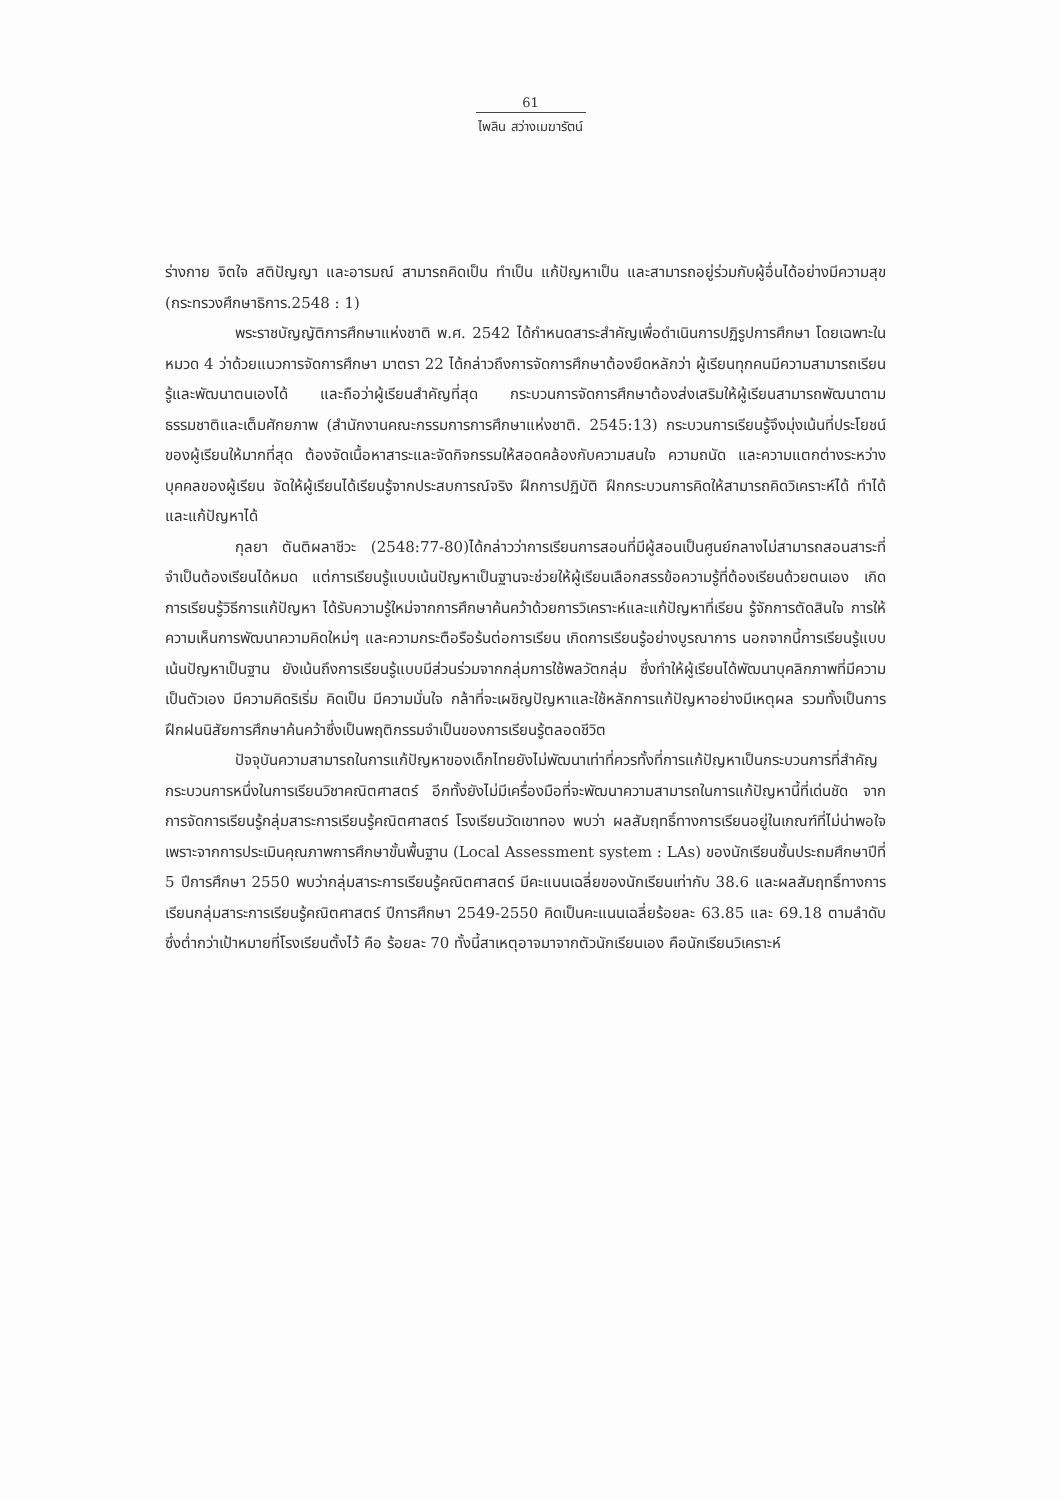61
ไพลิน สว่างเมฆารัตน์
ร่างกาย จิตใจ สติปัญญา และอารมณ์ สามารถคิดเป็น ทำเป็น แก้ปัญหาเป็น และสามารถอยู่ร่วมกับผู้อื่นได้อย่างมีความสุข (กระทรวงศึกษาธิการ.2548 : 1)
พระราชบัญญัติการศึกษาแห่งชาติ พ.ศ. 2542 ได้กำหนดสาระสำคัญเพื่อดำเนินการปฏิรูปการศึกษา โดยเฉพาะในหมวด 4 ว่าด้วยแนวการจัดการศึกษา มาตรา 22 ได้กล่าวถึงการจัดการศึกษาต้องยึดหลักว่า ผู้เรียนทุกคนมีความสามารถเรียนรู้และพัฒนาตนเองได้ และถือว่าผู้เรียนสำคัญที่สุด กระบวนการจัดการศึกษาต้องส่งเสริมให้ผู้เรียนสามารถพัฒนาตามธรรมชาติและเต็มศักยภาพ (สำนักงานคณะกรรมการการศึกษาแห่งชาติ. 2545:13) กระบวนการเรียนรู้จึงมุ่งเน้นที่ประโยชน์ของผู้เรียนให้มากที่สุด ต้องจัดเนื้อหาสาระและจัดกิจกรรมให้สอดคล้องกับความสนใจ ความถนัด และความแตกต่างระหว่างบุคคลของผู้เรียน จัดให้ผู้เรียนได้เรียนรู้จากประสบการณ์จริง ฝึกการปฏิบัติ ฝึกกระบวนการคิดให้สามารถคิดวิเคราะห์ได้ ทำได้และแก้ปัญหาได้
กุลยา ตันติผลาชีวะ (2548:77-80)ได้กล่าวว่าการเรียนการสอนที่มีผู้สอนเป็นศูนย์กลางไม่สามารถสอนสาระที่จำเป็นต้องเรียนได้หมด แต่การเรียนรู้แบบเน้นปัญหาเป็นฐานจะช่วยให้ผู้เรียนเลือกสรรข้อความรู้ที่ต้องเรียนด้วยตนเอง เกิดการเรียนรู้วิธีการแก้ปัญหา ได้รับความรู้ใหม่จากการศึกษาค้นคว้าด้วยการวิเคราะห์และแก้ปัญหาที่เรียน รู้จักการตัดสินใจ การให้ความเห็นการพัฒนาความคิดใหม่ๆ และความกระตือรือร้นต่อการเรียน เกิดการเรียนรู้อย่างบูรณาการ นอกจากนี้การเรียนรู้แบบเน้นปัญหาเป็นฐาน ยังเน้นถึงการเรียนรู้แบบมีส่วนร่วมจากกลุ่มการใช้พลวัตกลุ่ม ซึ่งทำให้ผู้เรียนได้พัฒนาบุคลิกภาพที่มีความเป็นตัวเอง มีความคิดริเริ่ม คิดเป็น มีความมั่นใจ กล้าที่จะเผชิญปัญหาและใช้หลักการแก้ปัญหาอย่างมีเหตุผล รวมทั้งเป็นการฝึกฝนนิสัยการศึกษาค้นคว้าซึ่งเป็นพฤติกรรมจำเป็นของการเรียนรู้ตลอดชีวิต
ปัจจุบันความสามารถในการแก้ปัญหาของเด็กไทยยังไม่พัฒนาเท่าที่ควรทั้งที่การแก้ปัญหาเป็นกระบวนการที่สำคัญกระบวนการหนึ่งในการเรียนวิชาคณิตศาสตร์ อีกทั้งยังไม่มีเครื่องมือที่จะพัฒนาความสามารถในการแก้ปัญหานี้ที่เด่นชัด จากการจัดการเรียนรู้กลุ่มสาระการเรียนรู้คณิตศาสตร์ โรงเรียนวัดเขาทอง พบว่า ผลสัมฤทธิ์ทางการเรียนอยู่ในเกณฑ์ที่ไม่น่าพอใจ เพราะจากการประเมินคุณภาพการศึกษาขั้นพื้นฐาน (Local Assessment system : LAs) ของนักเรียนชั้นประถมศึกษาปีที่ 5 ปีการศึกษา 2550 พบว่ากลุ่มสาระการเรียนรู้คณิตศาสตร์ มีคะแนนเฉลี่ยของนักเรียนเท่ากับ 38.6 และผลสัมฤทธิ์ทางการเรียนกลุ่มสาระการเรียนรู้คณิตศาสตร์ ปีการศึกษา 2549-2550 คิดเป็นคะแนนเฉลี่ยร้อยละ 63.85 และ 69.18 ตามลำดับ ซึ่งต่ำกว่าเป้าหมายที่โรงเรียนตั้งไว้ คือ ร้อยละ 70 ทั้งนี้สาเหตุอาจมาจากตัวนักเรียนเอง คือนักเรียนวิเคราะห์